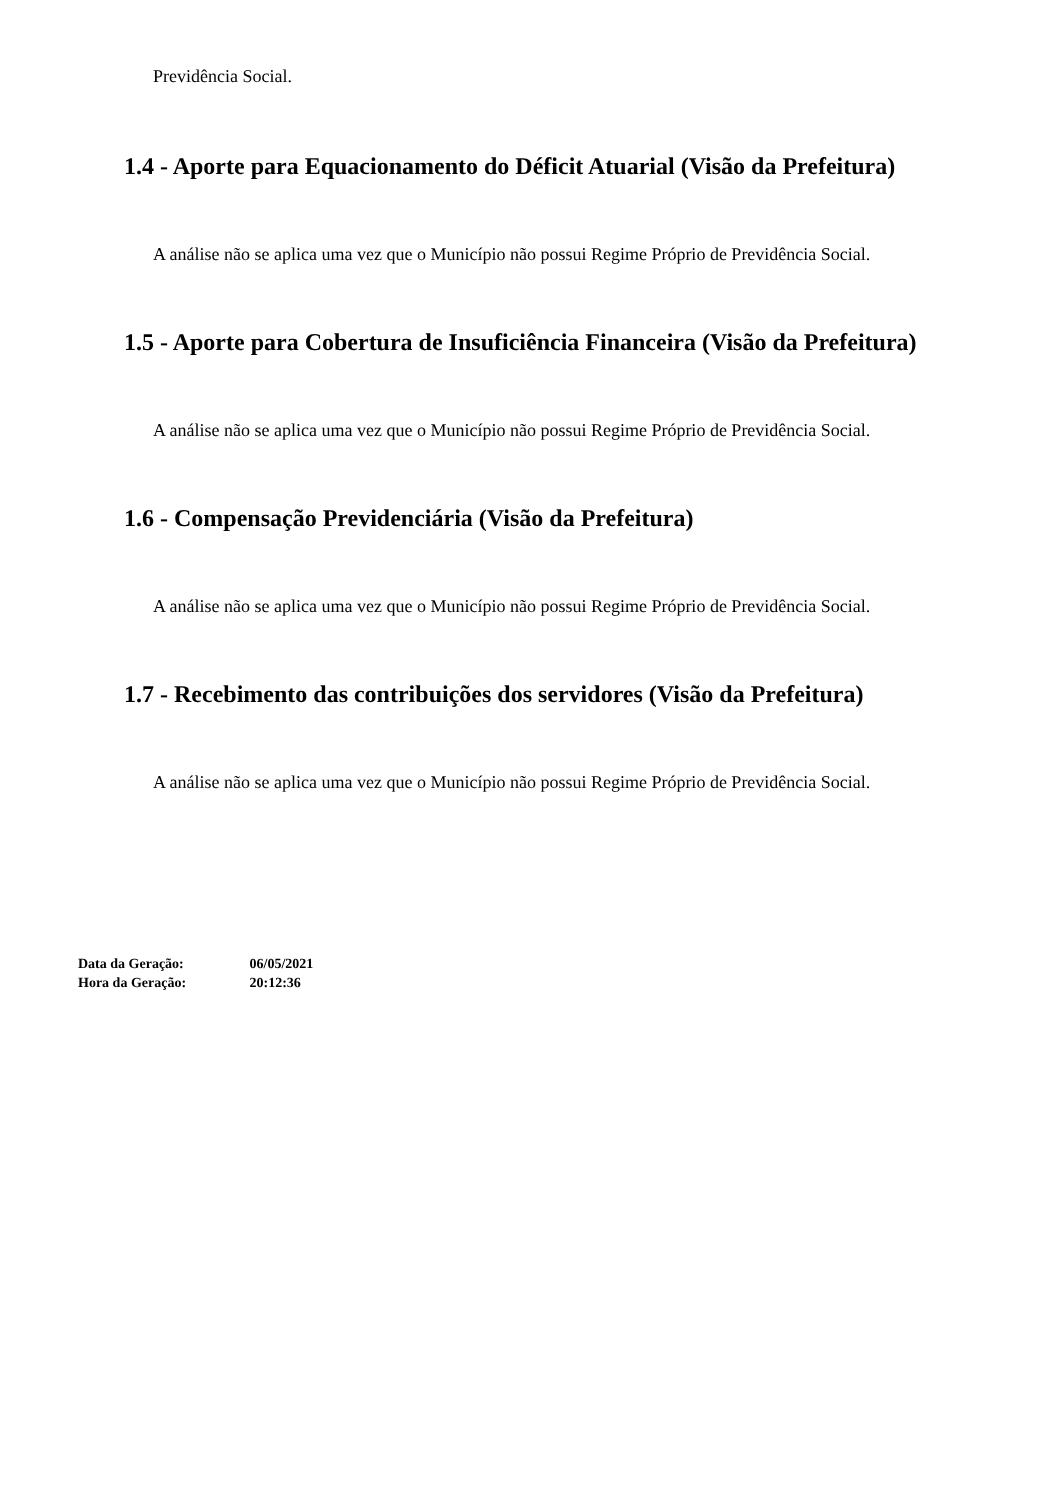Previdência Social.
1.4 - Aporte para Equacionamento do Déficit Atuarial (Visão da Prefeitura)
A análise não se aplica uma vez que o Município não possui Regime Próprio de Previdência Social.
1.5 - Aporte para Cobertura de Insuficiência Financeira (Visão da Prefeitura)
A análise não se aplica uma vez que o Município não possui Regime Próprio de Previdência Social.
1.6 - Compensação Previdenciária (Visão da Prefeitura)
A análise não se aplica uma vez que o Município não possui Regime Próprio de Previdência Social.
1.7 - Recebimento das contribuições dos servidores (Visão da Prefeitura)
A análise não se aplica uma vez que o Município não possui Regime Próprio de Previdência Social.
Data da Geração: 06/05/2021
Hora da Geração: 20:12:36